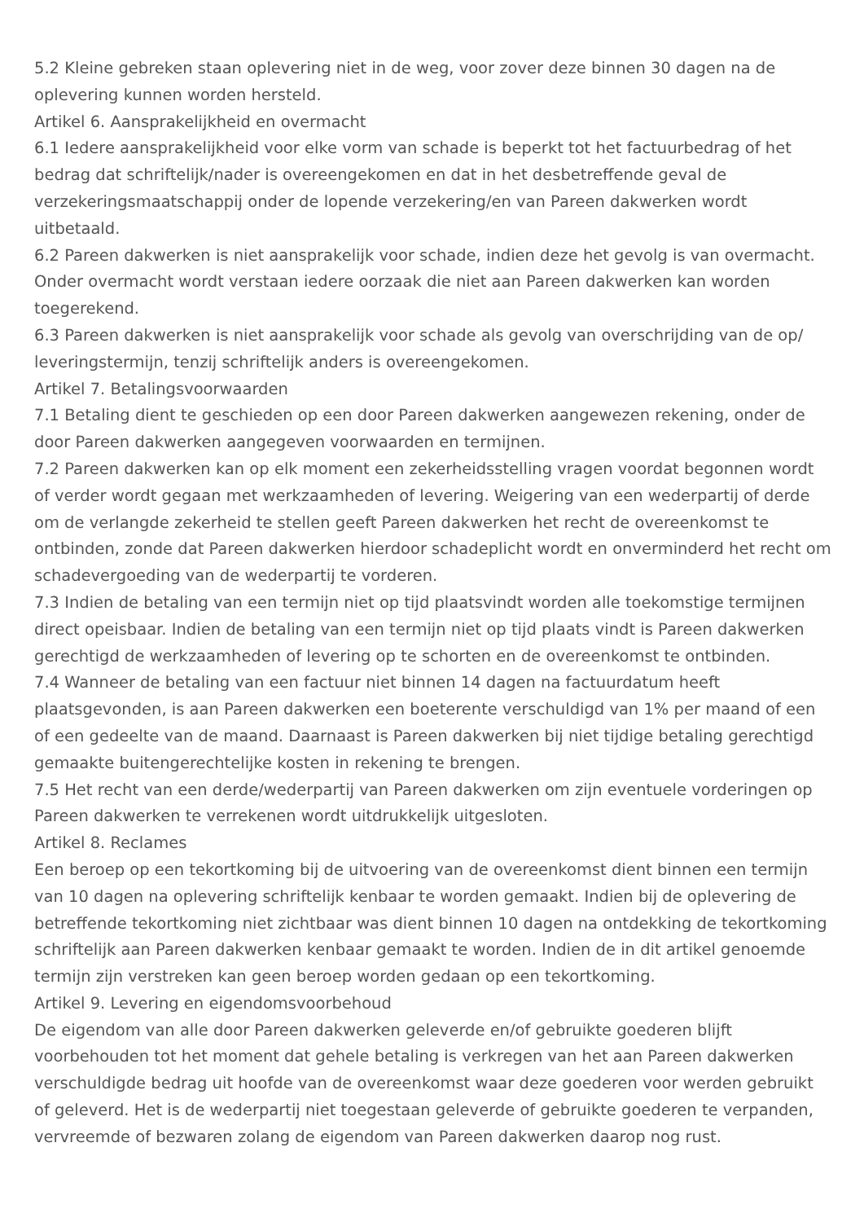5.2 Kleine gebreken staan oplevering niet in de weg, voor zover deze binnen 30 dagen na de oplevering kunnen worden hersteld.
Artikel 6. Aansprakelijkheid en overmacht
6.1 Iedere aansprakelijkheid voor elke vorm van schade is beperkt tot het factuurbedrag of het bedrag dat schriftelijk/nader is overeengekomen en dat in het desbetreffende geval de verzekeringsmaatschappij onder de lopende verzekering/en van Pareen dakwerken wordt uitbetaald.
6.2 Pareen dakwerken is niet aansprakelijk voor schade, indien deze het gevolg is van overmacht. Onder overmacht wordt verstaan iedere oorzaak die niet aan Pareen dakwerken kan worden toegerekend.
6.3 Pareen dakwerken is niet aansprakelijk voor schade als gevolg van overschrijding van de op/ leveringstermijn, tenzij schriftelijk anders is overeengekomen.
Artikel 7. Betalingsvoorwaarden
7.1 Betaling dient te geschieden op een door Pareen dakwerken aangewezen rekening, onder de door Pareen dakwerken aangegeven voorwaarden en termijnen.
7.2 Pareen dakwerken kan op elk moment een zekerheidsstelling vragen voordat begonnen wordt of verder wordt gegaan met werkzaamheden of levering. Weigering van een wederpartij of derde om de verlangde zekerheid te stellen geeft Pareen dakwerken het recht de overeenkomst te ontbinden, zonde dat Pareen dakwerken hierdoor schadeplicht wordt en onverminderd het recht om schadevergoeding van de wederpartij te vorderen.
7.3 Indien de betaling van een termijn niet op tijd plaatsvindt worden alle toekomstige termijnen direct opeisbaar. Indien de betaling van een termijn niet op tijd plaats vindt is Pareen dakwerken gerechtigd de werkzaamheden of levering op te schorten en de overeenkomst te ontbinden.
7.4 Wanneer de betaling van een factuur niet binnen 14 dagen na factuurdatum heeft plaatsgevonden, is aan Pareen dakwerken een boeterente verschuldigd van 1% per maand of een of een gedeelte van de maand. Daarnaast is Pareen dakwerken bij niet tijdige betaling gerechtigd gemaakte buitengerechtelijke kosten in rekening te brengen.
7.5 Het recht van een derde/wederpartij van Pareen dakwerken om zijn eventuele vorderingen op Pareen dakwerken te verrekenen wordt uitdrukkelijk uitgesloten.
Artikel 8. Reclames
Een beroep op een tekortkoming bij de uitvoering van de overeenkomst dient binnen een termijn van 10 dagen na oplevering schriftelijk kenbaar te worden gemaakt. Indien bij de oplevering de betreffende tekortkoming niet zichtbaar was dient binnen 10 dagen na ontdekking de tekortkoming schriftelijk aan Pareen dakwerken kenbaar gemaakt te worden. Indien de in dit artikel genoemde termijn zijn verstreken kan geen beroep worden gedaan op een tekortkoming.
Artikel 9. Levering en eigendomsvoorbehoud
De eigendom van alle door Pareen dakwerken geleverde en/of gebruikte goederen blijft voorbehouden tot het moment dat gehele betaling is verkregen van het aan Pareen dakwerken verschuldigde bedrag uit hoofde van de overeenkomst waar deze goederen voor werden gebruikt of geleverd. Het is de wederpartij niet toegestaan geleverde of gebruikte goederen te verpanden, vervreemde of bezwaren zolang de eigendom van Pareen dakwerken daarop nog rust.